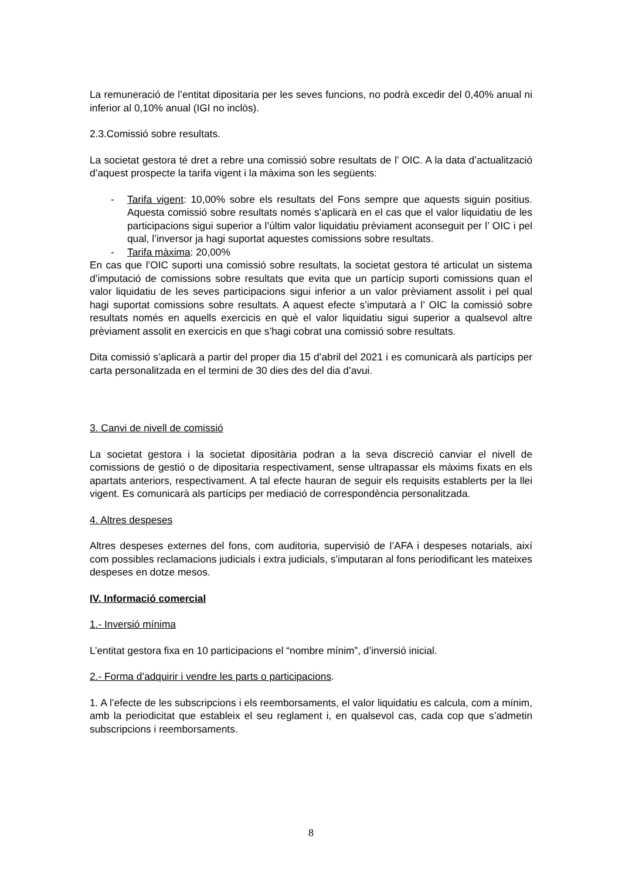La remuneració de l’entitat dipositaria per les seves funcions, no podrà excedir del 0,40% anual ni inferior al 0,10% anual (IGI no inclòs).
2.3.Comissió sobre resultats.
La societat gestora té dret a rebre una comissió sobre resultats de l’ OIC. A la data d’actualització d’aquest prospecte la tarifa vigent i la màxima son les següents:
- Tarifa vigent: 10,00% sobre els resultats del Fons sempre que aquests siguin positius. Aquesta comissió sobre resultats només s’aplicarà en el cas que el valor liquidatiu de les participacions sigui superior a l’últim valor liquidatiu prèviament aconseguit per l’ OIC i pel qual, l’inversor ja hagi suportat aquestes comissions sobre resultats.
- Tarifa màxima: 20,00%
En cas que l’OIC suporti una comissió sobre resultats, la societat gestora té articulat un sistema d’imputació de comissions sobre resultats que evita que un partícip suporti comissions quan el valor liquidatiu de les seves participacions sigui inferior a un valor prèviament assolit i pel qual hagi suportat comissions sobre resultats. A aquest efecte s’imputarà a l’ OIC la comissió sobre resultats només en aquells exercicis en què el valor liquidatiu sigui superior a qualsevol altre prèviament assolit en exercicis en que s’hagi cobrat una comissió sobre resultats.
Dita comissió s’aplicarà a partir del proper dia 15 d’abril del 2021 i es comunicarà als partícips per carta personalitzada en el termini de 30 dies des del dia d’avui.
3. Canvi de nivell de comissió
La societat gestora i la societat dipositària podran a la seva discreció canviar el nivell de comissions de gestió o de dipositaria respectivament, sense ultrapassar els màxims fixats en els apartats anteriors, respectivament. A tal efecte hauran de seguir els requisits establerts per la llei vigent. Es comunicarà als partícips per mediació de correspondència personalitzada.
4. Altres despeses
Altres despeses externes del fons, com auditoria, supervisió de l’AFA i despeses notarials, així com possibles reclamacions judicials i extra judicials, s’imputaran al fons periodificant les mateixes despeses en dotze mesos.
IV. Informació comercial
1.- Inversió mínima
L’entitat gestora fixa en 10 participacions el “nombre mínim”, d’inversió inicial.
2.- Forma d’adquirir i vendre les parts o participacions.
1. A l’efecte de les subscripcions i els reemborsaments, el valor liquidatiu es calcula, com a mínim, amb la periodicitat que estableix el seu reglament i, en qualsevol cas, cada cop que s’admetin subscripcions i reemborsaments.
8